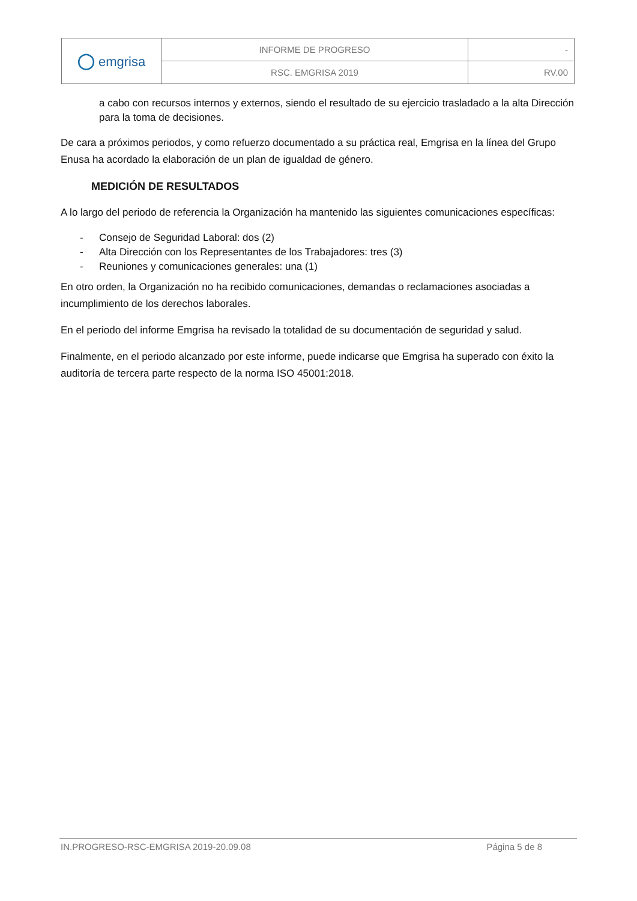| ◯ emgrisa | INFORME DE PROGRESO | - |
| | RSC. EMGRISA 2019 | RV.00 |
a cabo con recursos internos y externos, siendo el resultado de su ejercicio trasladado a la alta Dirección para la toma de decisiones.
De cara a próximos periodos, y como refuerzo documentado a su práctica real, Emgrisa en la línea del Grupo Enusa ha acordado la elaboración de un plan de igualdad de género.
MEDICIÓN DE RESULTADOS
A lo largo del periodo de referencia la Organización ha mantenido las siguientes comunicaciones específicas:
- Consejo de Seguridad Laboral: dos (2)
- Alta Dirección con los Representantes de los Trabajadores: tres (3)
- Reuniones y comunicaciones generales: una (1)
En otro orden, la Organización no ha recibido comunicaciones, demandas o reclamaciones asociadas a incumplimiento de los derechos laborales.
En el periodo del informe Emgrisa ha revisado la totalidad de su documentación de seguridad y salud.
Finalmente, en el periodo alcanzado por este informe, puede indicarse que Emgrisa ha superado con éxito la auditoría de tercera parte respecto de la norma ISO 45001:2018.
IN.PROGRESO-RSC-EMGRISA 2019-20.09.08 Página 5 de 8